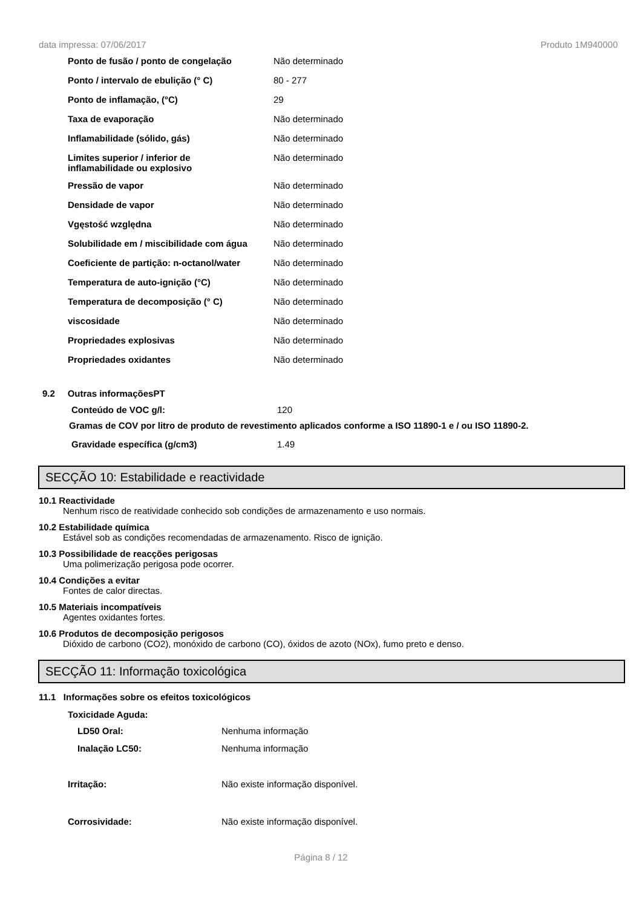data impressa: 07/06/2017 Produto 1M940000
| Ponto de fusão / ponto de congelação | Não determinado |
| Ponto / intervalo de ebulição (° C) | 80 - 277 |
| Ponto de inflamação, (°C) | 29 |
| Taxa de evaporação | Não determinado |
| Inflamabilidade (sólido, gás) | Não determinado |
| Limites superior / inferior de inflamabilidade ou explosivo | Não determinado |
| Pressão de vapor | Não determinado |
| Densidade de vapor | Não determinado |
| Vgęstość względna | Não determinado |
| Solubilidade em / miscibilidade com água | Não determinado |
| Coeficiente de partição: n-octanol/water | Não determinado |
| Temperatura de auto-ignição (°C) | Não determinado |
| Temperatura de decomposição (° C) | Não determinado |
| viscosidade | Não determinado |
| Propriedades explosivas | Não determinado |
| Propriedades oxidantes | Não determinado |
9.2 Outras informaçõesPT
| Conteúdo de VOC g/l: | 120 |
Gramas de COV por litro de produto de revestimento aplicados conforme a ISO 11890-1 e / ou ISO 11890-2.
| Gravidade específica (g/cm3) | 1.49 |
SECÇÃO 10: Estabilidade e reactividade
10.1 Reactividade
Nenhum risco de reatividade conhecido sob condições de armazenamento e uso normais.
10.2 Estabilidade química
Estável sob as condições recomendadas de armazenamento. Risco de ignição.
10.3 Possibilidade de reacções perigosas
Uma polimerização perigosa pode ocorrer.
10.4 Condições a evitar
Fontes de calor directas.
10.5 Materiais incompatíveis
Agentes oxidantes fortes.
10.6 Produtos de decomposição perigosos
Dióxido de carbono (CO2), monóxido de carbono (CO), óxidos de azoto (NOx), fumo preto e denso.
SECÇÃO 11: Informação toxicológica
11.1 Informações sobre os efeitos toxicológicos
Toxicidade Aguda:
| LD50 Oral: | Nenhuma informação |
| Inalação LC50: | Nenhuma informação |
| Irritação: | Não existe informação disponível. |
| Corrosividade: | Não existe informação disponível. |
Página 8 / 12